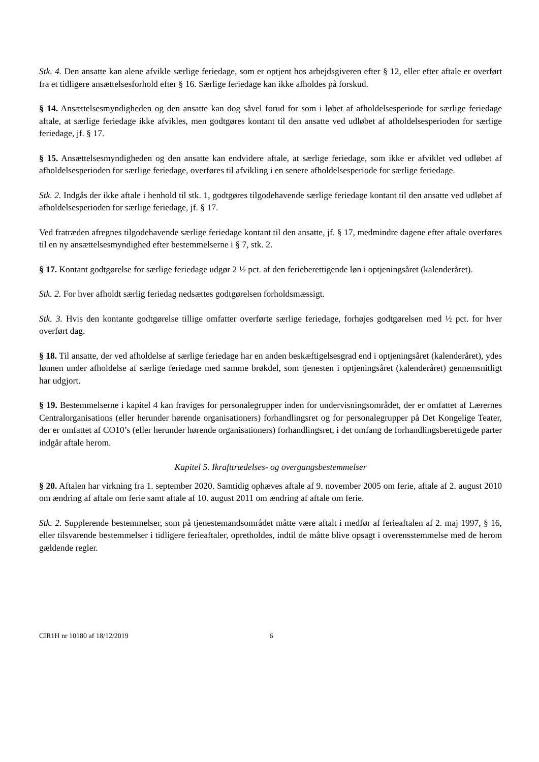Stk. 4. Den ansatte kan alene afvikle særlige feriedage, som er optjent hos arbejdsgiveren efter § 12, eller efter aftale er overført fra et tidligere ansættelsesforhold efter § 16. Særlige feriedage kan ikke afholdes på forskud.
§ 14. Ansættelsesmyndigheden og den ansatte kan dog såvel forud for som i løbet af afholdelsesperiode for særlige feriedage aftale, at særlige feriedage ikke afvikles, men godtgøres kontant til den ansatte ved udløbet af afholdelsesperioden for særlige feriedage, jf. § 17.
§ 15. Ansættelsesmyndigheden og den ansatte kan endvidere aftale, at særlige feriedage, som ikke er afviklet ved udløbet af afholdelsesperioden for særlige feriedage, overføres til afvikling i en senere afholdelsesperiode for særlige feriedage.
Stk. 2. Indgås der ikke aftale i henhold til stk. 1, godtgøres tilgodehavende særlige feriedage kontant til den ansatte ved udløbet af afholdelsesperioden for særlige feriedage, jf. § 17.
Ved fratræden afregnes tilgodehavende særlige feriedage kontant til den ansatte, jf. § 17, medmindre dagene efter aftale overføres til en ny ansættelsesmyndighed efter bestemmelserne i § 7, stk. 2.
§ 17. Kontant godtgørelse for særlige feriedage udgør 2 ½ pct. af den ferieberettigende løn i optjeningsåret (kalenderåret).
Stk. 2. For hver afholdt særlig feriedag nedsættes godtgørelsen forholdsmæssigt.
Stk. 3. Hvis den kontante godtgørelse tillige omfatter overførte særlige feriedage, forhøjes godtgørelsen med ½ pct. for hver overført dag.
§ 18. Til ansatte, der ved afholdelse af særlige feriedage har en anden beskæftigelsesgrad end i optjeningsåret (kalenderåret), ydes lønnen under afholdelse af særlige feriedage med samme brøkdel, som tjenesten i optjeningsåret (kalenderåret) gennemsnitligt har udgjort.
§ 19. Bestemmelserne i kapitel 4 kan fraviges for personalegrupper inden for undervisningsområdet, der er omfattet af Lærernes Centralorganisations (eller herunder hørende organisationers) forhandlingsret og for personalegrupper på Det Kongelige Teater, der er omfattet af CO10’s (eller herunder hørende organisationers) forhandlingsret, i det omfang de forhandlingsberettigede parter indgår aftale herom.
Kapitel 5. Ikrafttrædelses- og overgangsbestemmelser
§ 20. Aftalen har virkning fra 1. september 2020. Samtidig ophæves aftale af 9. november 2005 om ferie, aftale af 2. august 2010 om ændring af aftale om ferie samt aftale af 10. august 2011 om ændring af aftale om ferie.
Stk. 2. Supplerende bestemmelser, som på tjenestemandsområdet måtte være aftalt i medfør af ferieaftalen af 2. maj 1997, § 16, eller tilsvarende bestemmelser i tidligere ferieaftaler, opretholdes, indtil de måtte blive opsagt i overensstemmelse med de herom gældende regler.
CIR1H nr 10180 af 18/12/2019 6